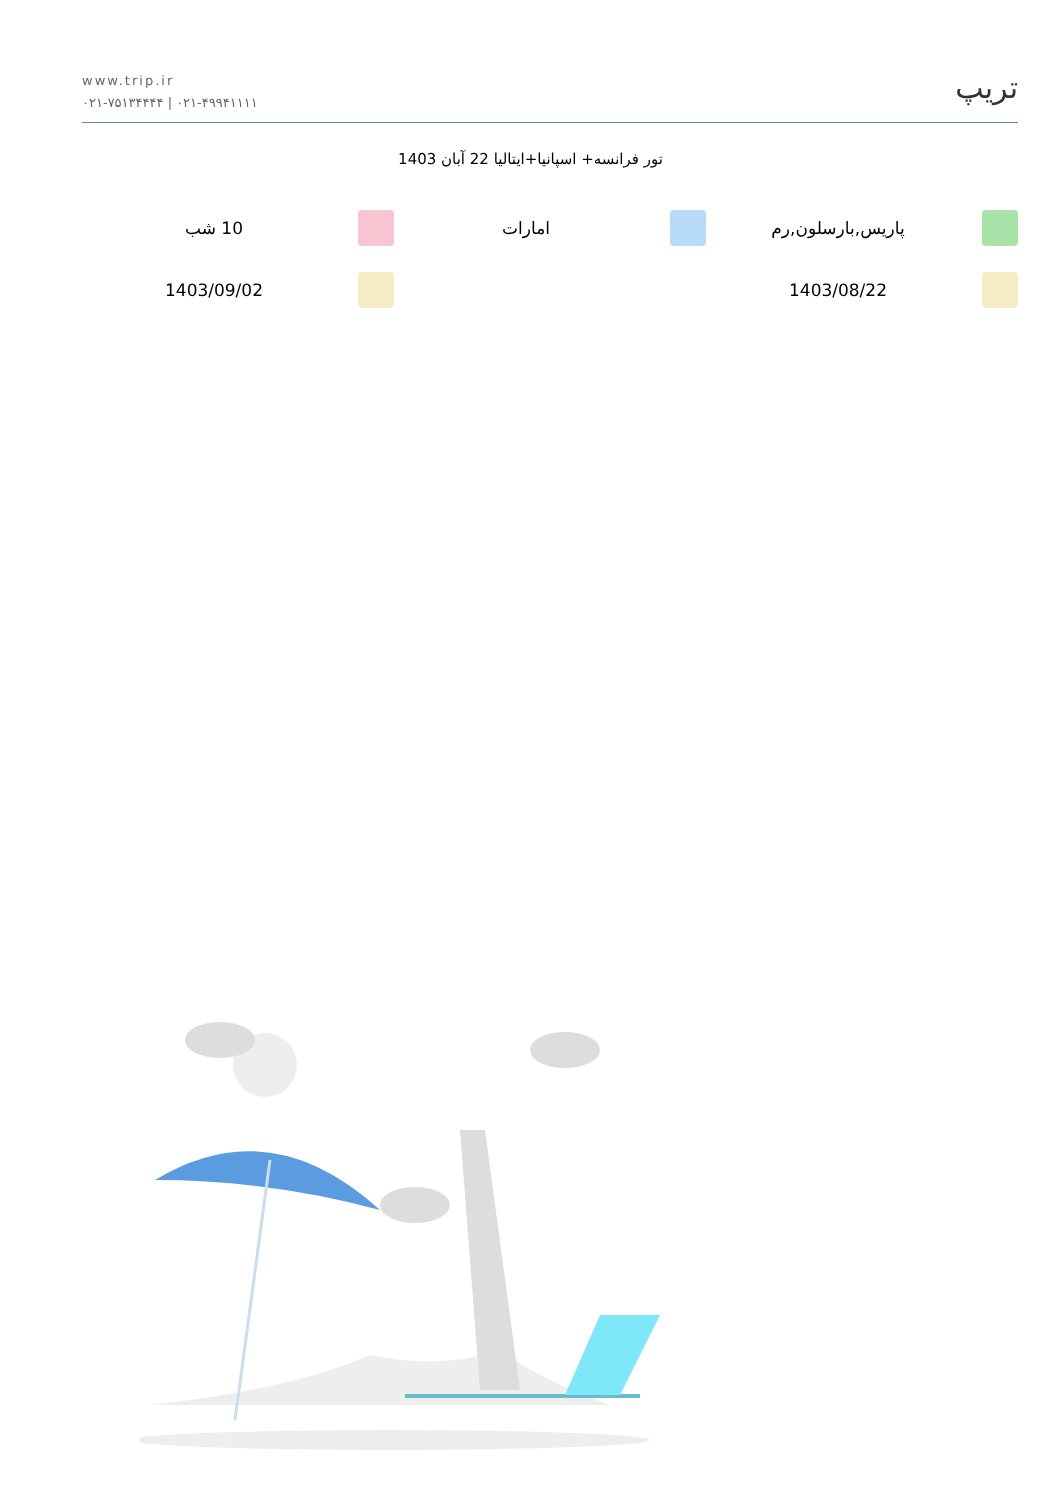www.trip.ir
۰۲۱-۷۵۱۳۴۴۴۴ | ۰۲۱-۴۹۹۴۱۱۱۱
تریپ
تور فرانسه+ اسپانیا+ایتالیا 22 آبان 1403
پاریس,بارسلون,رم امارات 10 شب
1403/08/22 1403/09/02